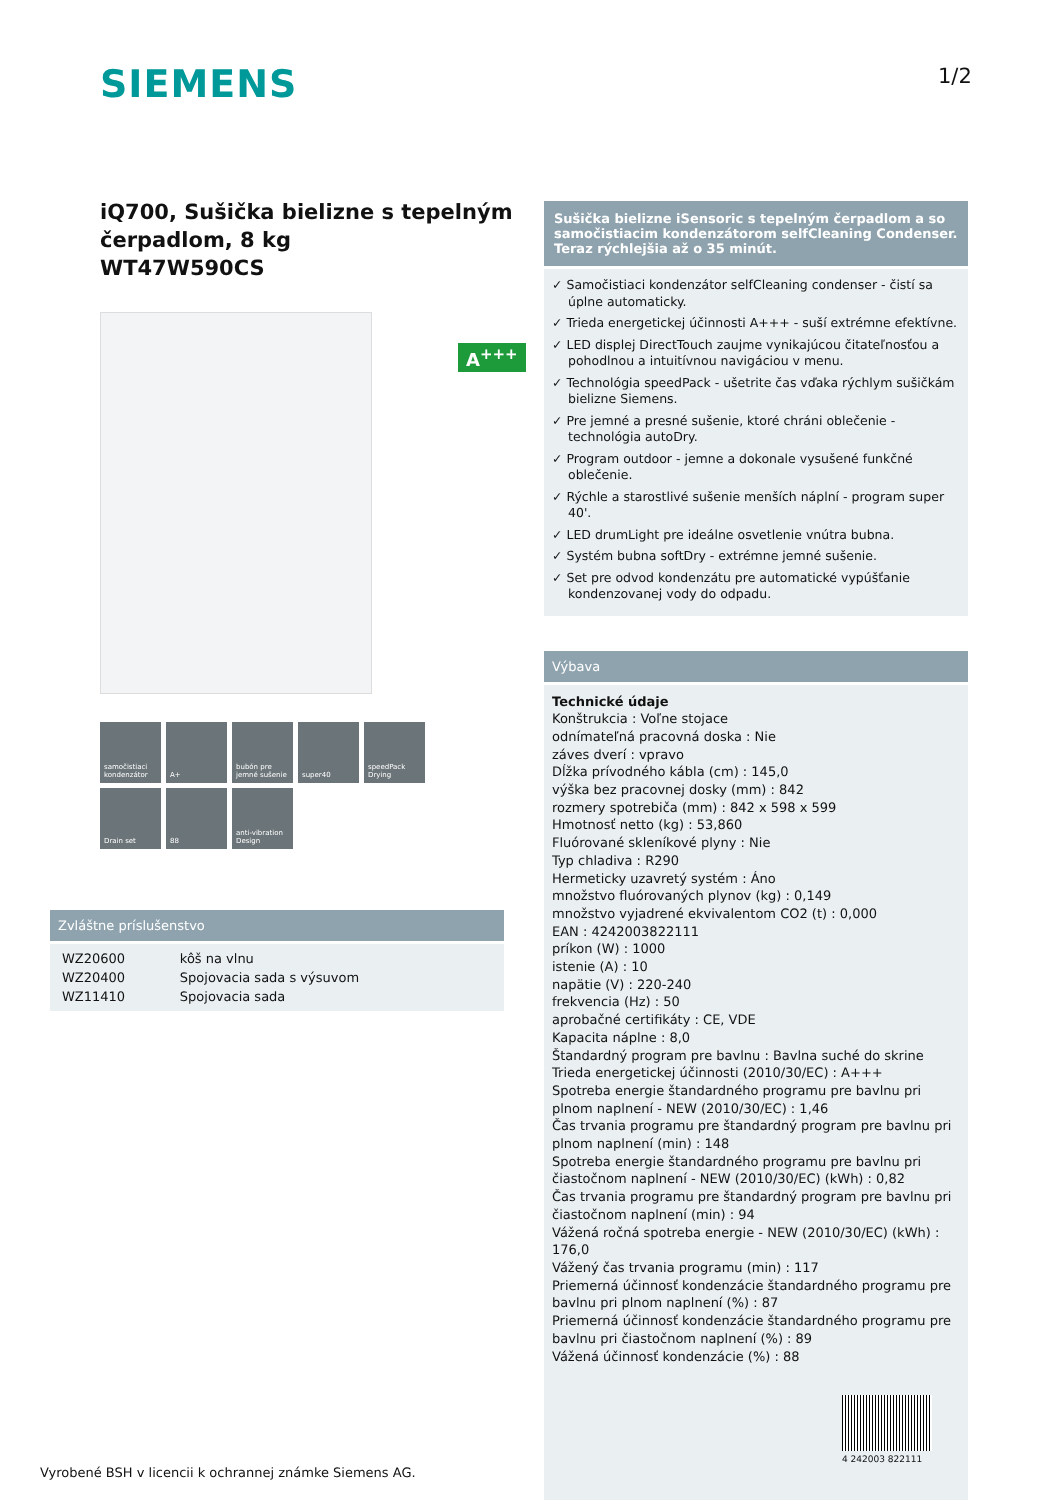SIEMENS 1/2
iQ700, Sušička bielizne s tepelným čerpadlom, 8 kg
WT47W590CS
samočistiaci kondenzátor
A+
bubón pre jemné sušenie
super40
speedPack Drying
Drain set
88
anti-vibration Design
A<sup>+++</sup>
Zvláštne príslušenstvo
| WZ20600 | kôš na vlnu |
| WZ20400 | Spojovacia sada s výsuvom |
| WZ11410 | Spojovacia sada |
Sušička bielizne iSensoric s tepelným čerpadlom a so samočistiacim kondenzátorom selfCleaning Condenser. Teraz rýchlejšia až o 35 minút.
✓ Samočistiaci kondenzátor selfCleaning condenser - čistí sa úplne automaticky.
✓ Trieda energetickej účinnosti A+++ - suší extrémne efektívne.
✓ LED displej DirectTouch zaujme vynikajúcou čitateľnosťou a pohodlnou a intuitívnou navigáciou v menu.
✓ Technológia speedPack - ušetrite čas vďaka rýchlym sušičkám bielizne Siemens.
✓ Pre jemné a presné sušenie, ktoré chráni oblečenie - technológia autoDry.
✓ Program outdoor - jemne a dokonale vysušené funkčné oblečenie.
✓ Rýchle a starostlivé sušenie menších náplní - program super 40'.
✓ LED drumLight pre ideálne osvetlenie vnútra bubna.
✓ Systém bubna softDry - extrémne jemné sušenie.
✓ Set pre odvod kondenzátu pre automatické vypúšťanie kondenzovanej vody do odpadu.
Výbava
Technické údaje
Konštrukcia : Voľne stojace
odnímateľná pracovná doska : Nie
záves dverí : vpravo
Dĺžka prívodného kábla (cm) : 145,0
výška bez pracovnej dosky (mm) : 842
rozmery spotrebiča (mm) : 842 x 598 x 599
Hmotnosť netto (kg) : 53,860
Fluórované skleníkové plyny : Nie
Typ chladiva : R290
Hermeticky uzavretý systém : Áno
množstvo fluórovaných plynov (kg) : 0,149
množstvo vyjadrené ekvivalentom CO2 (t) : 0,000
EAN : 4242003822111
príkon (W) : 1000
istenie (A) : 10
napätie (V) : 220-240
frekvencia (Hz) : 50
aprobačné certifikáty : CE, VDE
Kapacita náplne : 8,0
Štandardný program pre bavlnu : Bavlna suché do skrine
Trieda energetickej účinnosti (2010/30/EC) : A+++
Spotreba energie štandardného programu pre bavlnu pri plnom naplnení - NEW (2010/30/EC) : 1,46
Čas trvania programu pre štandardný program pre bavlnu pri plnom naplnení (min) : 148
Spotreba energie štandardného programu pre bavlnu pri čiastočnom naplnení - NEW (2010/30/EC) (kWh) : 0,82
Čas trvania programu pre štandardný program pre bavlnu pri čiastočnom naplnení (min) : 94
Vážená ročná spotreba energie - NEW (2010/30/EC) (kWh) : 176,0
Vážený čas trvania programu (min) : 117
Priemerná účinnosť kondenzácie štandardného programu pre bavlnu pri plnom naplnení (%) : 87
Priemerná účinnosť kondenzácie štandardného programu pre bavlnu pri čiastočnom naplnení (%) : 89
Vážená účinnosť kondenzácie (%) : 88
4 242003 822111
Vyrobené BSH v licencii k ochrannej známke Siemens AG.